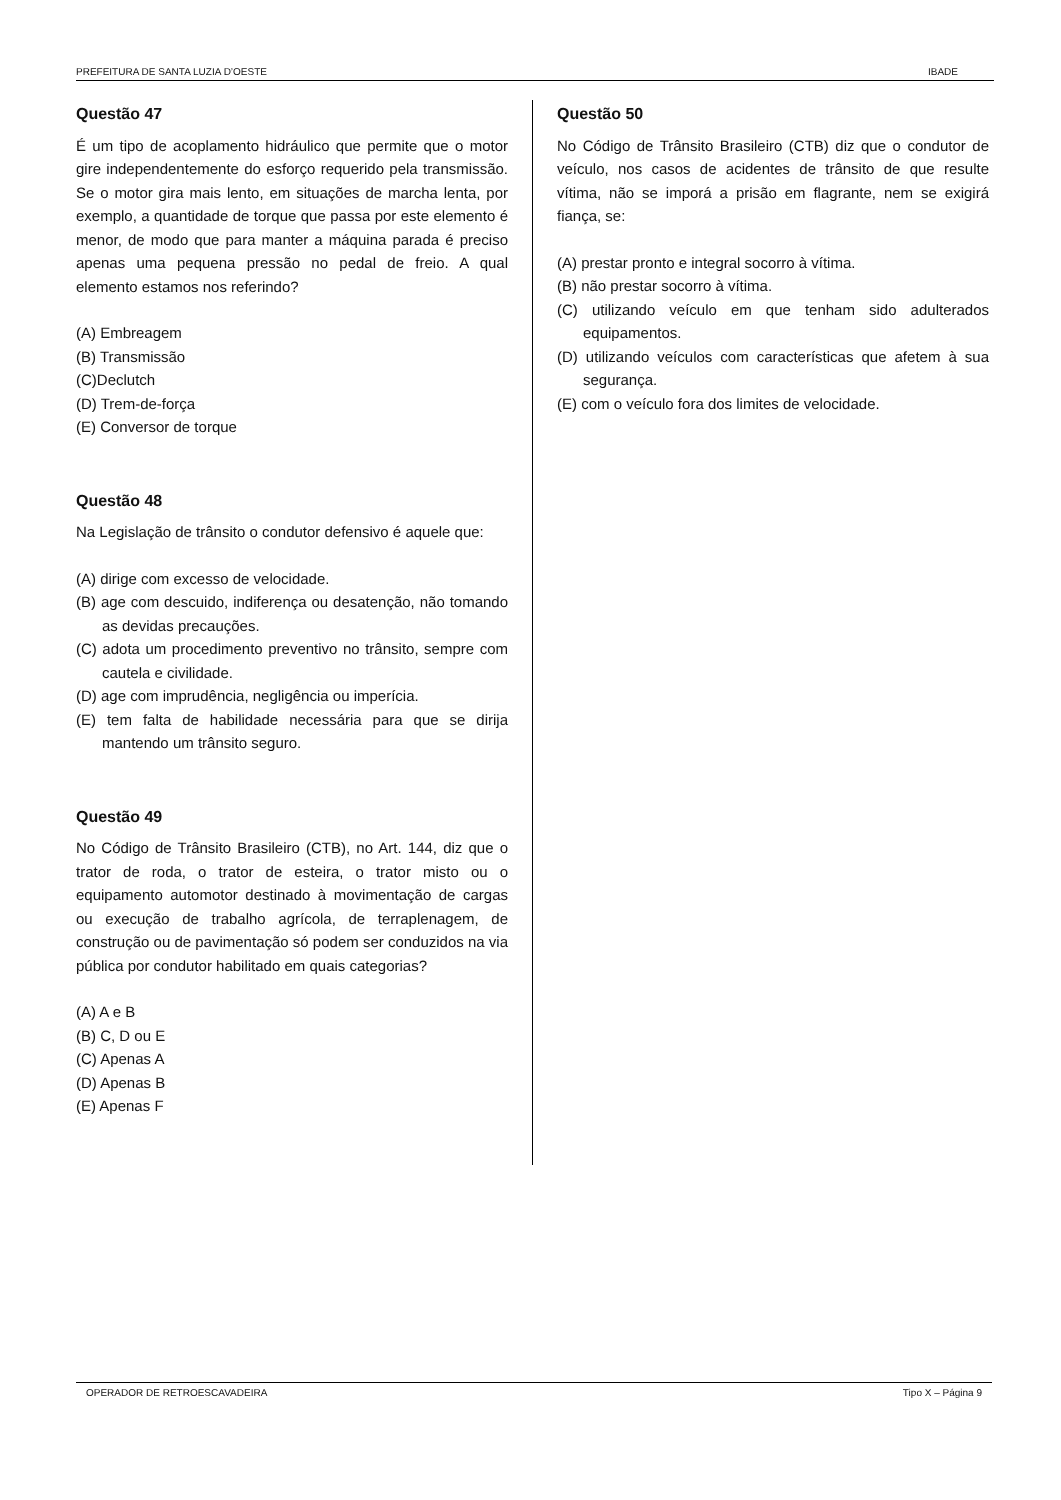PREFEITURA DE SANTA LUZIA D’OESTE IBADE
Questão 47
É um tipo de acoplamento hidráulico que permite que o motor gire independentemente do esforço requerido pela transmissão. Se o motor gira mais lento, em situações de marcha lenta, por exemplo, a quantidade de torque que passa por este elemento é menor, de modo que para manter a máquina parada é preciso apenas uma pequena pressão no pedal de freio. A qual elemento estamos nos referindo?
(A) Embreagem
(B) Transmissão
(C)Declutch
(D) Trem-de-força
(E) Conversor de torque
Questão 48
Na Legislação de trânsito o condutor defensivo é aquele que:
(A) dirige com excesso de velocidade.
(B) age com descuido, indiferença ou desatenção, não tomando as devidas precauções.
(C) adota um procedimento preventivo no trânsito, sempre com cautela e civilidade.
(D) age com imprudência, negligência ou imperícia.
(E) tem falta de habilidade necessária para que se dirija mantendo um trânsito seguro.
Questão 49
No Código de Trânsito Brasileiro (CTB), no Art. 144, diz que o trator de roda, o trator de esteira, o trator misto ou o equipamento automotor destinado à movimentação de cargas ou execução de trabalho agrícola, de terraplenagem, de construção ou de pavimentação só podem ser conduzidos na via pública por condutor habilitado em quais categorias?
(A) A e B
(B) C, D ou E
(C) Apenas A
(D) Apenas B
(E) Apenas F
Questão 50
No Código de Trânsito Brasileiro (CTB) diz que o condutor de veículo, nos casos de acidentes de trânsito de que resulte vítima, não se imporá a prisão em flagrante, nem se exigirá fiança, se:
(A) prestar pronto e integral socorro à vítima.
(B) não prestar socorro à vítima.
(C) utilizando veículo em que tenham sido adulterados equipamentos.
(D) utilizando veículos com características que afetem à sua segurança.
(E) com o veículo fora dos limites de velocidade.
OPERADOR DE RETROESCAVADEIRA Tipo X – Página 9